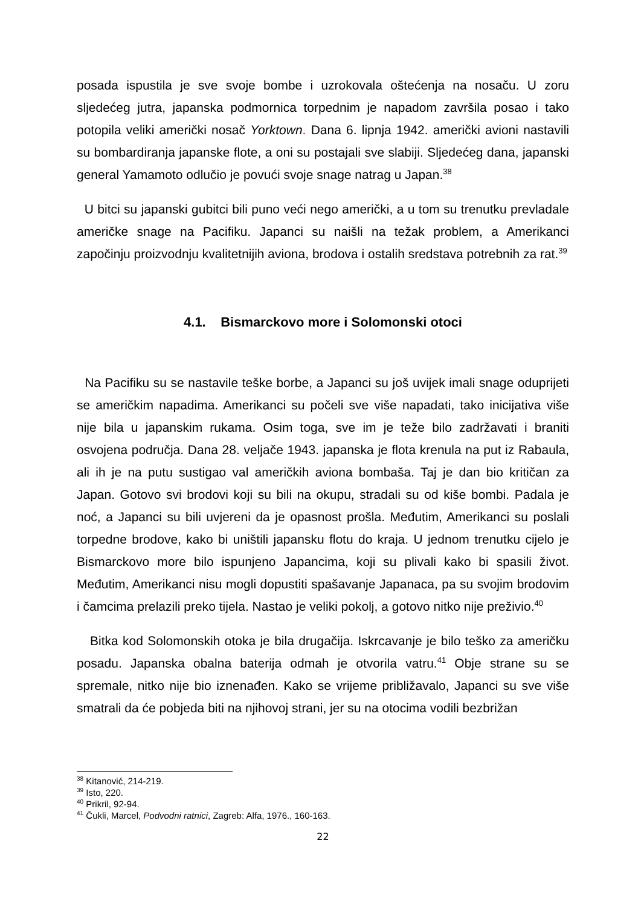posada ispustila je sve svoje bombe i uzrokovala oštećenja na nosaču. U zoru sljedećeg jutra, japanska podmornica torpednim je napadom završila posao i tako potopila veliki američki nosač Yorktown. Dana 6. lipnja 1942. američki avioni nastavili su bombardiranja japanske flote, a oni su postajali sve slabiji. Sljedećeg dana, japanski general Yamamoto odlučio je povući svoje snage natrag u Japan.<sup>38</sup>
U bitci su japanski gubitci bili puno veći nego američki, a u tom su trenutku prevladale američke snage na Pacifiku. Japanci su naišli na težak problem, a Amerikanci započinju proizvodnju kvalitetnijih aviona, brodova i ostalih sredstava potrebnih za rat.<sup>39</sup>
4.1. Bismarckovo more i Solomonski otoci
Na Pacifiku su se nastavile teške borbe, a Japanci su još uvijek imali snage oduprijeti se američkim napadima. Amerikanci su počeli sve više napadati, tako inicijativa više nije bila u japanskim rukama. Osim toga, sve im je teže bilo zadržavati i braniti osvojena područja. Dana 28. veljače 1943. japanska je flota krenula na put iz Rabaula, ali ih je na putu sustigao val američkih aviona bombaša. Taj je dan bio kritičan za Japan. Gotovo svi brodovi koji su bili na okupu, stradali su od kiše bombi. Padala je noć, a Japanci su bili uvjereni da je opasnost prošla. Međutim, Amerikanci su poslali torpedne brodove, kako bi uništili japansku flotu do kraja. U jednom trenutku cijelo je Bismarckovo more bilo ispunjeno Japancima, koji su plivali kako bi spasili život. Međutim, Amerikanci nisu mogli dopustiti spašavanje Japanaca, pa su svojim brodovim i čamcima prelazili preko tijela. Nastao je veliki pokolj, a gotovo nitko nije preživio.<sup>40</sup>
Bitka kod Solomonskih otoka je bila drugačija. Iskrcavanje je bilo teško za američku posadu. Japanska obalna baterija odmah je otvorila vatru.<sup>41</sup> Obje strane su se spremale, nitko nije bio iznenađen. Kako se vrijeme približavalo, Japanci su sve više smatrali da će pobjeda biti na njihovoj strani, jer su na otocima vodili bezbrižan
<sup>38</sup> Kitanović, 214-219.
<sup>39</sup> Isto, 220.
<sup>40</sup> Prikril, 92-94.
<sup>41</sup> Čukli, Marcel, Podvodni ratnici, Zagreb: Alfa, 1976., 160-163.
22